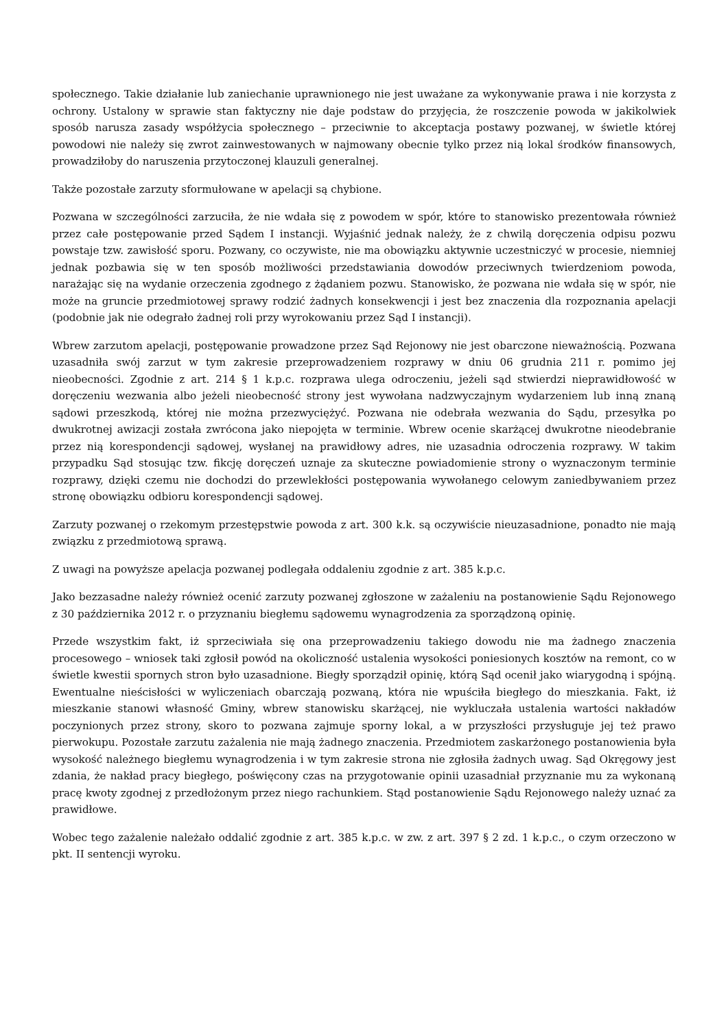społecznego. Takie działanie lub zaniechanie uprawnionego nie jest uważane za wykonywanie prawa i nie korzysta z ochrony. Ustalony w sprawie stan faktyczny nie daje podstaw do przyjęcia, że roszczenie powoda w jakikolwiek sposób narusza zasady współżycia społecznego – przeciwnie to akceptacja postawy pozwanej, w świetle której powodowi nie należy się zwrot zainwestowanych w najmowany obecnie tylko przez nią lokal środków finansowych, prowadziłoby do naruszenia przytoczonej klauzuli generalnej.
Także pozostałe zarzuty sformułowane w apelacji są chybione.
Pozwana w szczególności zarzuciła, że nie wdała się z powodem w spór, które to stanowisko prezentowała również przez całe postępowanie przed Sądem I instancji. Wyjaśnić jednak należy, że z chwilą doręczenia odpisu pozwu powstaje tzw. zawisłość sporu. Pozwany, co oczywiste, nie ma obowiązku aktywnie uczestniczyć w procesie, niemniej jednak pozbawia się w ten sposób możliwości przedstawiania dowodów przeciwnych twierdzeniom powoda, narażając się na wydanie orzeczenia zgodnego z żądaniem pozwu. Stanowisko, że pozwana nie wdała się w spór, nie może na gruncie przedmiotowej sprawy rodzić żadnych konsekwencji i jest bez znaczenia dla rozpoznania apelacji (podobnie jak nie odegrało żadnej roli przy wyrokowaniu przez Sąd I instancji).
Wbrew zarzutom apelacji, postępowanie prowadzone przez Sąd Rejonowy nie jest obarczone nieważnością. Pozwana uzasadniła swój zarzut w tym zakresie przeprowadzeniem rozprawy w dniu 06 grudnia 211 r. pomimo jej nieobecności. Zgodnie z art. 214 § 1 k.p.c. rozprawa ulega odroczeniu, jeżeli sąd stwierdzi nieprawidłowość w doręczeniu wezwania albo jeżeli nieobecność strony jest wywołana nadzwyczajnym wydarzeniem lub inną znaną sądowi przeszkodą, której nie można przezwyciężyć. Pozwana nie odebrała wezwania do Sądu, przesyłka po dwukrotnej awizacji została zwrócona jako niepojęta w terminie. Wbrew ocenie skarżącej dwukrotne nieodebranie przez nią korespondencji sądowej, wysłanej na prawidłowy adres, nie uzasadnia odroczenia rozprawy. W takim przypadku Sąd stosując tzw. fikcję doręczeń uznaje za skuteczne powiadomienie strony o wyznaczonym terminie rozprawy, dzięki czemu nie dochodzi do przewlekłości postępowania wywołanego celowym zaniedbywaniem przez stronę obowiązku odbioru korespondencji sądowej.
Zarzuty pozwanej o rzekomym przestępstwie powoda z art. 300 k.k. są oczywiście nieuzasadnione, ponadto nie mają związku z przedmiotową sprawą.
Z uwagi na powyższe apelacja pozwanej podlegała oddaleniu zgodnie z art. 385 k.p.c.
Jako bezzasadne należy również ocenić zarzuty pozwanej zgłoszone w zażaleniu na postanowienie Sądu Rejonowego z 30 października 2012 r. o przyznaniu biegłemu sądowemu wynagrodzenia za sporządzoną opinię.
Przede wszystkim fakt, iż sprzeciwiała się ona przeprowadzeniu takiego dowodu nie ma żadnego znaczenia procesowego – wniosek taki zgłosił powód na okoliczność ustalenia wysokości poniesionych kosztów na remont, co w świetle kwestii spornych stron było uzasadnione. Biegły sporządził opinię, którą Sąd ocenił jako wiarygodną i spójną. Ewentualne nieścisłości w wyliczeniach obarczają pozwaną, która nie wpuściła biegłego do mieszkania. Fakt, iż mieszkanie stanowi własność Gminy, wbrew stanowisku skarżącej, nie wykluczała ustalenia wartości nakładów poczynionych przez strony, skoro to pozwana zajmuje sporny lokal, a w przyszłości przysługuje jej też prawo pierwokupu. Pozostałe zarzutu zażalenia nie mają żadnego znaczenia. Przedmiotem zaskarżonego postanowienia była wysokość należnego biegłemu wynagrodzenia i w tym zakresie strona nie zgłosiła żadnych uwag. Sąd Okręgowy jest zdania, że nakład pracy biegłego, poświęcony czas na przygotowanie opinii uzasadniał przyznanie mu za wykonaną pracę kwoty zgodnej z przedłożonym przez niego rachunkiem. Stąd postanowienie Sądu Rejonowego należy uznać za prawidłowe.
Wobec tego zażalenie należało oddalić zgodnie z art. 385 k.p.c. w zw. z art. 397 § 2 zd. 1 k.p.c., o czym orzeczono w pkt. II sentencji wyroku.